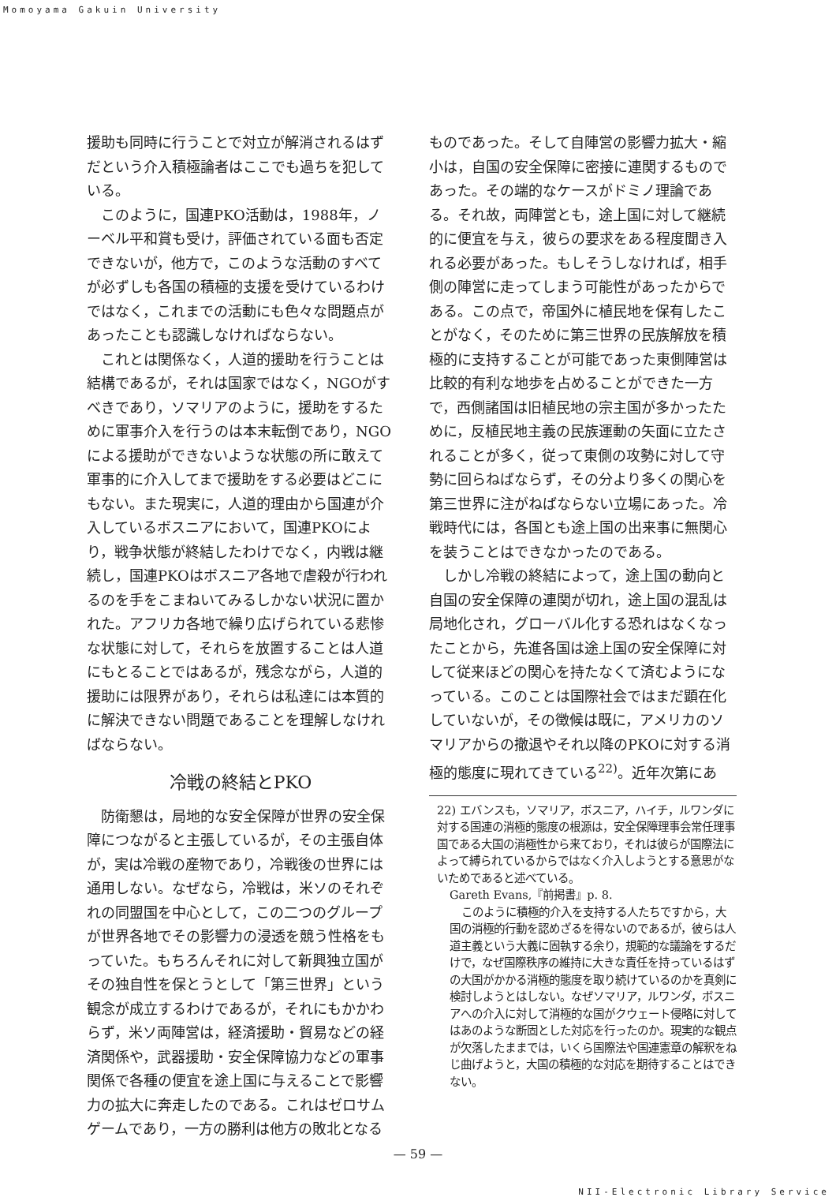Momoyama Gakuin University
援助も同時に行うことで対立が解消されるはずだという介入積極論者はここでも過ちを犯している。
このように，国連PKO活動は，1988年，ノーベル平和賞も受け，評価されている面も否定できないが，他方で，このような活動のすべてが必ずしも各国の積極的支援を受けているわけではなく，これまでの活動にも色々な問題点があったことも認識しなければならない。
これとは関係なく，人道的援助を行うことは結構であるが，それは国家ではなく，NGOがすべきであり，ソマリアのように，援助をするために軍事介入を行うのは本末転倒であり，NGOによる援助ができないような状態の所に敢えて軍事的に介入してまで援助をする必要はどこにもない。また現実に，人道的理由から国連が介入しているボスニアにおいて，国連PKOにより，戦争状態が終結したわけでなく，内戦は継続し，国連PKOはボスニア各地で虐殺が行われるのを手をこまねいてみるしかない状況に置かれた。アフリカ各地で繰り広げられている悲惨な状態に対して，それらを放置することは人道にもとることではあるが，残念ながら，人道的援助には限界があり，それらは私達には本質的に解決できない問題であることを理解しなければならない。
冷戦の終結とPKO
防衛懇は，局地的な安全保障が世界の安全保障につながると主張しているが，その主張自体が，実は冷戦の産物であり，冷戦後の世界には通用しない。なぜなら，冷戦は，米ソのそれぞれの同盟国を中心として，この二つのグループが世界各地でその影響力の浸透を競う性格をもっていた。もちろんそれに対して新興独立国がその独自性を保とうとして「第三世界」という観念が成立するわけであるが，それにもかかわらず，米ソ両陣営は，経済援助・貿易などの経済関係や，武器援助・安全保障協力などの軍事関係で各種の便宜を途上国に与えることで影響力の拡大に奔走したのである。これはゼロサムゲームであり，一方の勝利は他方の敗北となる
ものであった。そして自陣営の影響力拡大・縮小は，自国の安全保障に密接に連関するものであった。その端的なケースがドミノ理論である。それ故，両陣営とも，途上国に対して継続的に便宜を与え，彼らの要求をある程度聞き入れる必要があった。もしそうしなければ，相手側の陣営に走ってしまう可能性があったからである。この点で，帝国外に植民地を保有したことがなく，そのために第三世界の民族解放を積極的に支持することが可能であった東側陣営は比較的有利な地歩を占めることができた一方で，西側諸国は旧植民地の宗主国が多かったために，反植民地主義の民族運動の矢面に立たされることが多く，従って東側の攻勢に対して守勢に回らねばならず，その分より多くの関心を第三世界に注がねばならない立場にあった。冷戦時代には，各国とも途上国の出来事に無関心を装うことはできなかったのである。
しかし冷戦の終結によって，途上国の動向と自国の安全保障の連関が切れ，途上国の混乱は局地化され，グローバル化する恐れはなくなったことから，先進各国は途上国の安全保障に対して従来ほどの関心を持たなくて済むようになっている。このことは国際社会ではまだ顕在化していないが，その徴候は既に，アメリカのソマリアからの撤退やそれ以降のPKOに対する消極的態度に現れてきている<sup>22)</sup>。近年次第にあ
22) エバンスも，ソマリア，ボスニア，ハイチ，ルワンダに対する国連の消極的態度の根源は，安全保障理事会常任理事国である大国の消極性から来ており，それは彼らが国際法によって縛られているからではなく介入しようとする意思がないためであると述べている。
Gareth Evans,『前掲書』p. 8.
このように積極的介入を支持する人たちですから，大国の消極的行動を認めざるを得ないのであるが，彼らは人道主義という大義に固執する余り，規範的な議論をするだけで，なぜ国際秩序の維持に大きな責任を持っているはずの大国がかかる消極的態度を取り続けているのかを真剣に検討しようとはしない。なぜソマリア，ルワンダ，ボスニアへの介入に対して消極的な国がクウェート侵略に対してはあのような断固とした対応を行ったのか。現実的な観点が欠落したままでは，いくら国際法や国連憲章の解釈をねじ曲げようと，大国の積極的な対応を期待することはできない。
— 59 —
NII-Electronic Library Service